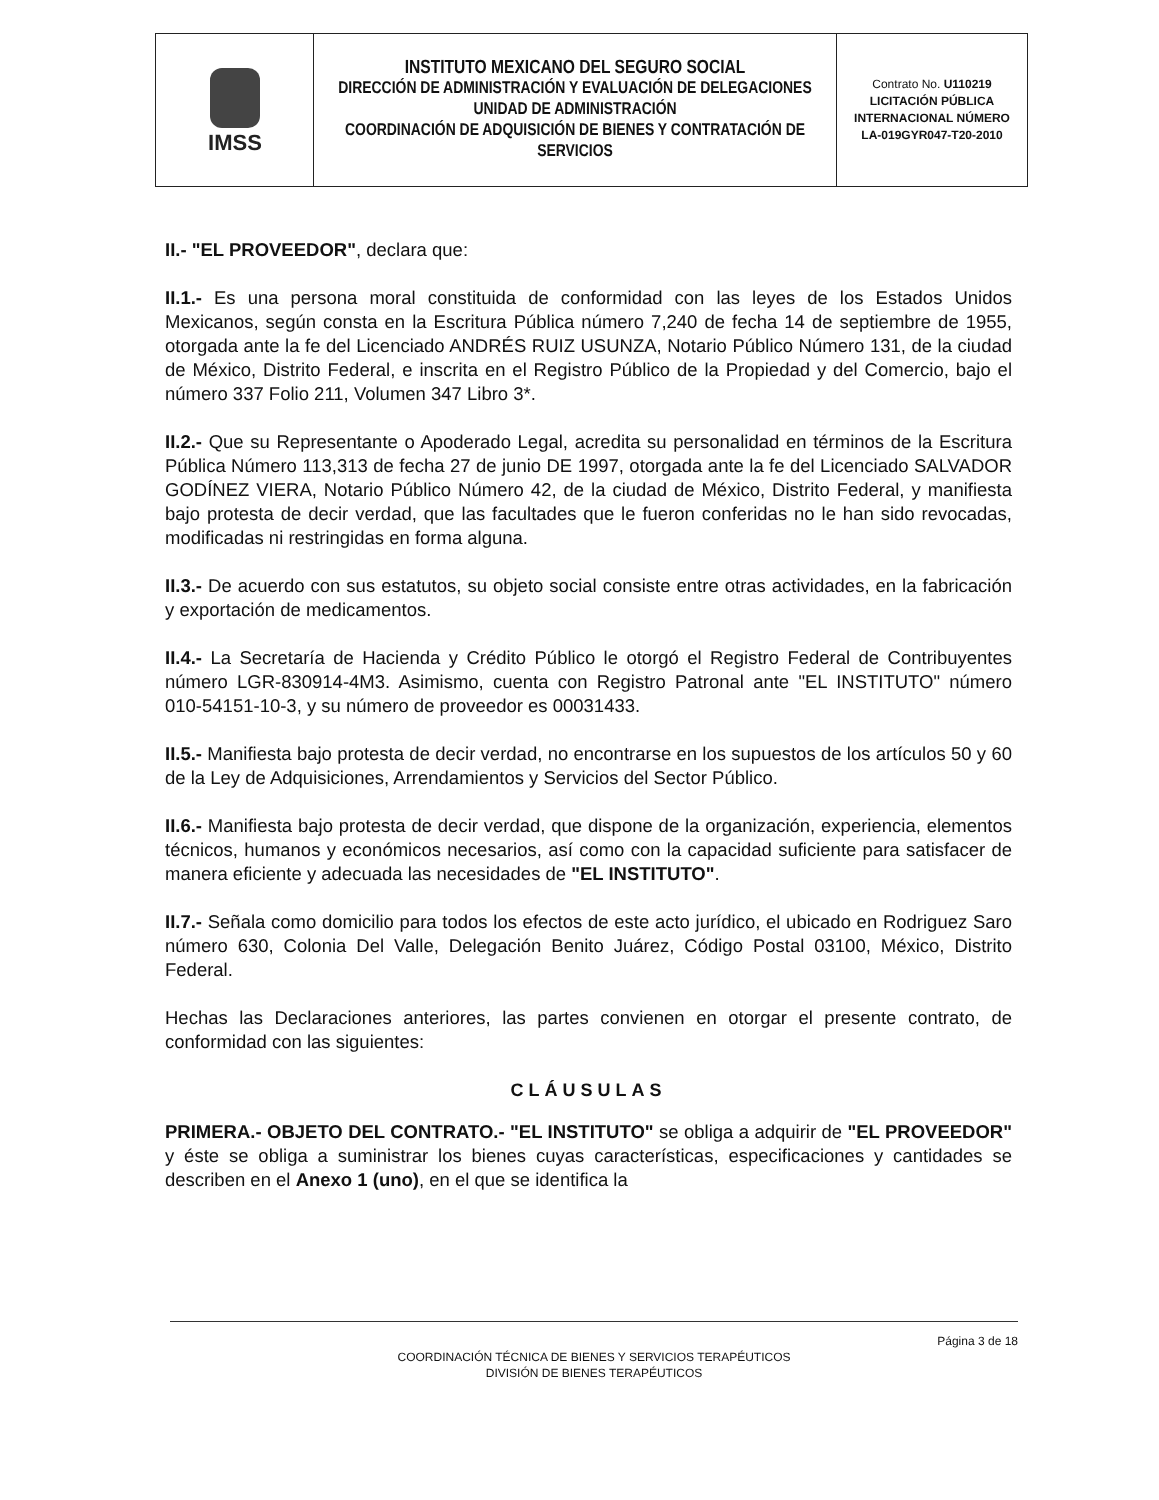| IMSS | INSTITUTO MEXICANO DEL SEGURO SOCIAL DIRECCIÓN DE ADMINISTRACIÓN Y EVALUACIÓN DE DELEGACIONES UNIDAD DE ADMINISTRACIÓN COORDINACIÓN DE ADQUISICIÓN DE BIENES Y CONTRATACIÓN DE SERVICIOS | Contrato No. U110219 LICITACIÓN PÚBLICA INTERNACIONAL NÚMERO LA-019GYR047-T20-2010 |
II.- "EL PROVEEDOR", declara que:
II.1.- Es una persona moral constituida de conformidad con las leyes de los Estados Unidos Mexicanos, según consta en la Escritura Pública número 7,240 de fecha 14 de septiembre de 1955, otorgada ante la fe del Licenciado ANDRÉS RUIZ USUNZA, Notario Público Número 131, de la ciudad de México, Distrito Federal, e inscrita en el Registro Público de la Propiedad y del Comercio, bajo el número 337 Folio 211, Volumen 347 Libro 3*.
II.2.- Que su Representante o Apoderado Legal, acredita su personalidad en términos de la Escritura Pública Número 113,313 de fecha 27 de junio DE 1997, otorgada ante la fe del Licenciado SALVADOR GODÍNEZ VIERA, Notario Público Número 42, de la ciudad de México, Distrito Federal, y manifiesta bajo protesta de decir verdad, que las facultades que le fueron conferidas no le han sido revocadas, modificadas ni restringidas en forma alguna.
II.3.- De acuerdo con sus estatutos, su objeto social consiste entre otras actividades, en la fabricación y exportación de medicamentos.
II.4.- La Secretaría de Hacienda y Crédito Público le otorgó el Registro Federal de Contribuyentes número LGR-830914-4M3. Asimismo, cuenta con Registro Patronal ante "EL INSTITUTO" número 010-54151-10-3, y su número de proveedor es 00031433.
II.5.- Manifiesta bajo protesta de decir verdad, no encontrarse en los supuestos de los artículos 50 y 60 de la Ley de Adquisiciones, Arrendamientos y Servicios del Sector Público.
II.6.- Manifiesta bajo protesta de decir verdad, que dispone de la organización, experiencia, elementos técnicos, humanos y económicos necesarios, así como con la capacidad suficiente para satisfacer de manera eficiente y adecuada las necesidades de "EL INSTITUTO".
II.7.- Señala como domicilio para todos los efectos de este acto jurídico, el ubicado en Rodriguez Saro número 630, Colonia Del Valle, Delegación Benito Juárez, Código Postal 03100, México, Distrito Federal.
Hechas las Declaraciones anteriores, las partes convienen en otorgar el presente contrato, de conformidad con las siguientes:
CLÁUSULAS
PRIMERA.- OBJETO DEL CONTRATO.- "EL INSTITUTO" se obliga a adquirir de "EL PROVEEDOR" y éste se obliga a suministrar los bienes cuyas características, especificaciones y cantidades se describen en el Anexo 1 (uno), en el que se identifica la
Página 3 de 18
COORDINACIÓN TÉCNICA DE BIENES Y SERVICIOS TERAPÉUTICOS
DIVISIÓN DE BIENES TERAPÉUTICOS